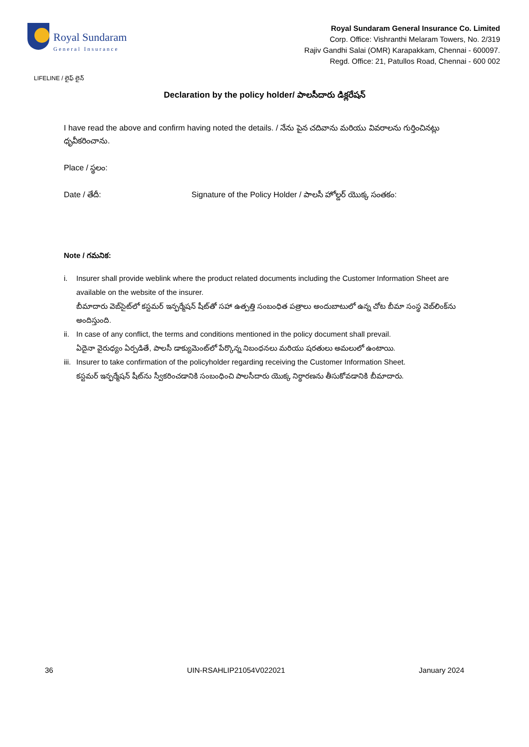Royal Sundaram
General Insurance
Royal Sundaram General Insurance Co. Limited
Corp. Office: Vishranthi Melaram Towers, No. 2/319
Rajiv Gandhi Salai (OMR) Karapakkam, Chennai - 600097.
Regd. Office: 21, Patullos Road, Chennai - 600 002
LIFELINE / లైఫ్ లైన్
Declaration by the policy holder/ పాలసీదారు డిక్లరేషన్
I have read the above and confirm having noted the details. / నేను పైన చదివాను మరియు వివరాలను గుర్తించినట్లు ధృవీకరించాను.
Place / స్థలం:
Date / తేదీ: Signature of the Policy Holder / పాలసీ హోల్డర్ యొక్క సంతకం:
Note / గమనిక:
i. Insurer shall provide weblink where the product related documents including the Customer Information Sheet are available on the website of the insurer.
బీమాదారు వెబ్‌సైట్‌లో కస్టమర్ ఇన్ఫర్మేషన్ షీట్‌తో సహా ఉత్పత్తి సంబంధిత పత్రాలు అందుబాటులో ఉన్న చోట బీమా సంస్థ వెబ్‌లింక్‌ను అందిస్తుంది.
ii.
In case of any conflict, the terms and conditions mentioned in the policy document shall prevail.
ఏదైనా వైరుధ్యం ఏర్పడితే, పాలసీ డాక్యుమెంట్‌లో పేర్కొన్న నిబంధనలు మరియు షరతులు అమలులో ఉంటాయి.
iii.
Insurer to take confirmation of the policyholder regarding receiving the Customer Information Sheet.
కస్టమర్ ఇన్ఫర్మేషన్ షీట్‌ను స్వీకరించడానికి సంబంధించి పాలసీదారు యొక్క నిర్ధారణను తీసుకోవడానికి బీమాదారు.
36 UIN-RSAHLIP21054V022021 January 2024